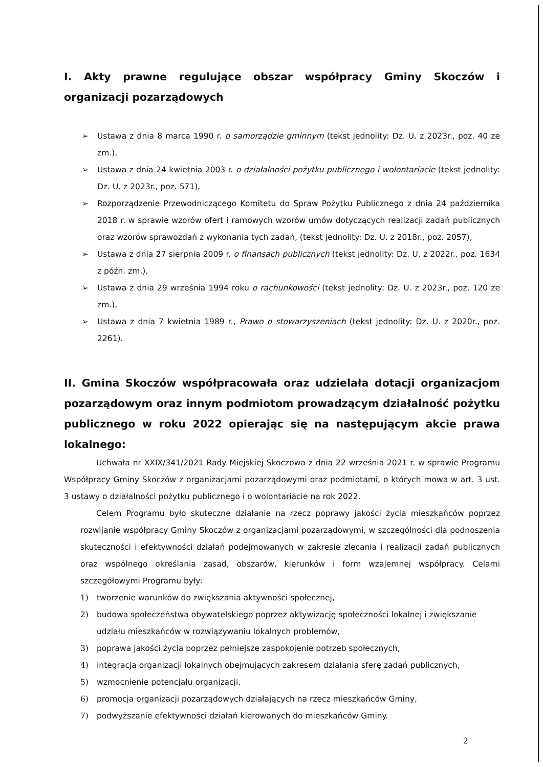I. Akty prawne regulujące obszar współpracy Gminy Skoczów i organizacji pozarządowych
➢ Ustawa z dnia 8 marca 1990 r. o samorządzie gminnym (tekst jednolity: Dz. U. z 2023r., poz. 40 ze zm.),
➢ Ustawa z dnia 24 kwietnia 2003 r. o działalności pożytku publicznego i wolontariacie (tekst jednolity: Dz. U. z 2023r., poz. 571),
➢ Rozporządzenie Przewodniczącego Komitetu do Spraw Pożytku Publicznego z dnia 24 października 2018 r. w sprawie wzorów ofert i ramowych wzorów umów dotyczących realizacji zadań publicznych oraz wzorów sprawozdań z wykonania tych zadań, (tekst jednolity: Dz. U. z 2018r., poz. 2057),
➢ Ustawa z dnia 27 sierpnia 2009 r. o finansach publicznych (tekst jednolity: Dz. U. z 2022r., poz. 1634 z późn. zm.),
➢ Ustawa z dnia 29 września 1994 roku o rachunkowości (tekst jednolity: Dz. U. z 2023r., poz. 120 ze zm.),
➢ Ustawa z dnia 7 kwietnia 1989 r., Prawo o stowarzyszeniach (tekst jednolity: Dz. U. z 2020r., poz. 2261).
II. Gmina Skoczów współpracowała oraz udzielała dotacji organizacjom pozarządowym oraz innym podmiotom prowadzącym działalność pożytku publicznego w roku 2022 opierając się na następującym akcie prawa lokalnego:
Uchwała nr XXIX/341/2021 Rady Miejskiej Skoczowa z dnia 22 września 2021 r. w sprawie Programu Współpracy Gminy Skoczów z organizacjami pozarządowymi oraz podmiotami, o których mowa w art. 3 ust. 3 ustawy o działalności pożytku publicznego i o wolontariacie na rok 2022.
Celem Programu było skuteczne działanie na rzecz poprawy jakości życia mieszkańców poprzez rozwijanie współpracy Gminy Skoczów z organizacjami pozarządowymi, w szczególności dla podnoszenia skuteczności i efektywności działań podejmowanych w zakresie zlecania i realizacji zadań publicznych oraz wspólnego określania zasad, obszarów, kierunków i form wzajemnej współpracy. Celami szczegółowymi Programu były:
1) tworzenie warunków do zwiększania aktywności społecznej,
2) budowa społeczeństwa obywatelskiego poprzez aktywizację społeczności lokalnej i zwiększanie udziału mieszkańców w rozwiązywaniu lokalnych problemów,
3) poprawa jakości życia poprzez pełniejsze zaspokojenie potrzeb społecznych,
4) integracja organizacji lokalnych obejmujących zakresem działania sferę zadań publicznych,
5) wzmocnienie potencjału organizacji,
6) promocja organizacji pozarządowych działających na rzecz mieszkańców Gminy,
7) podwyższanie efektywności działań kierowanych do mieszkańców Gminy.
2